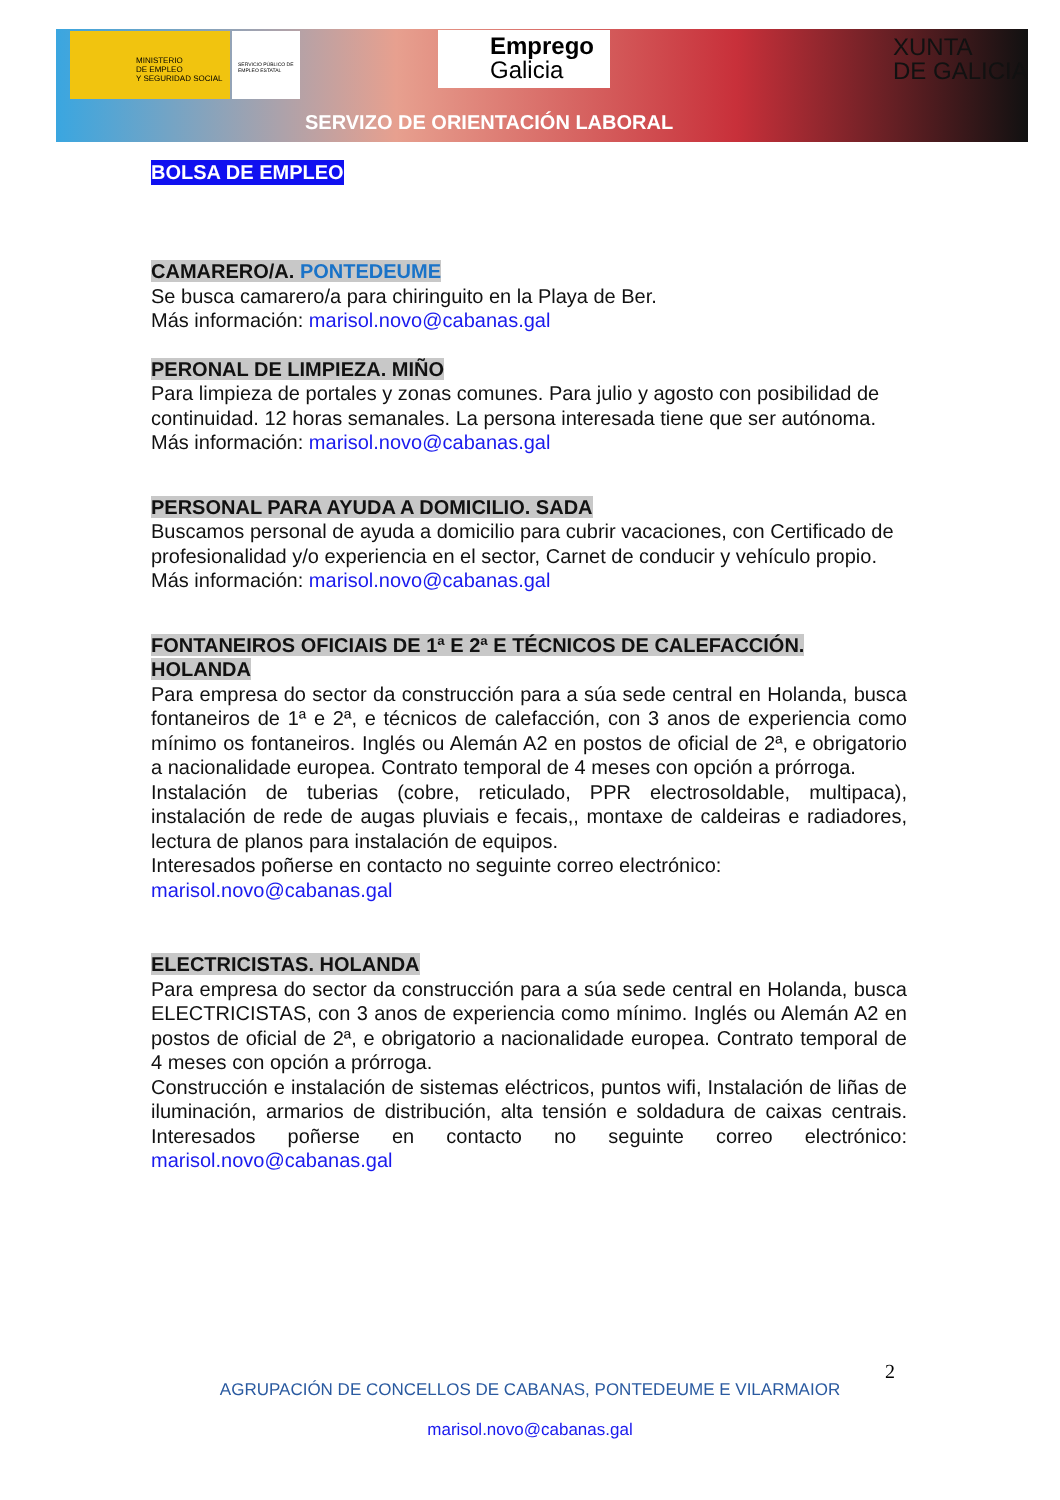MINISTERIO
DE EMPLEO
Y SEGURIDAD SOCIAL
SERVICIO PÚBLICO DE EMPLEO ESTATAL
Emprego
Galicia
XUNTA
DE GALICIA
SERVIZO DE ORIENTACIÓN LABORAL
BOLSA DE EMPLEO
CAMARERO/A. PONTEDEUME
Se busca camarero/a para chiringuito en la Playa de Ber.
Más información: marisol.novo@cabanas.gal
PERONAL DE LIMPIEZA. MIÑO
Para limpieza de portales y zonas comunes. Para julio y agosto con posibilidad de continuidad. 12 horas semanales. La persona interesada tiene que ser autónoma.
Más información: marisol.novo@cabanas.gal
PERSONAL PARA AYUDA A DOMICILIO. SADA
Buscamos personal de ayuda a domicilio para cubrir vacaciones, con Certificado de profesionalidad y/o experiencia en el sector, Carnet de conducir y vehículo propio.
Más información: marisol.novo@cabanas.gal
FONTANEIROS OFICIAIS DE 1ª E 2ª E TÉCNICOS DE CALEFACCIÓN. HOLANDA
Para empresa do sector da construcción para a súa sede central en Holanda, busca fontaneiros de 1ª e 2ª, e técnicos de calefacción, con 3 anos de experiencia como mínimo os fontaneiros. Inglés ou Alemán A2 en postos de oficial de 2ª, e obrigatorio a nacionalidade europea. Contrato temporal de 4 meses con opción a prórroga.
Instalación de tuberias (cobre, reticulado, PPR electrosoldable, multipaca), instalación de rede de augas pluviais e fecais,, montaxe de caldeiras e radiadores, lectura de planos para instalación de equipos.
Interesados poñerse en contacto no seguinte correo electrónico:
marisol.novo@cabanas.gal
ELECTRICISTAS. HOLANDA
Para empresa do sector da construcción para a súa sede central en Holanda, busca ELECTRICISTAS, con 3 anos de experiencia como mínimo. Inglés ou Alemán A2 en postos de oficial de 2ª, e obrigatorio a nacionalidade europea. Contrato temporal de 4 meses con opción a prórroga.
Construcción e instalación de sistemas eléctricos, puntos wifi, Instalación de liñas de iluminación, armarios de distribución, alta tensión e soldadura de caixas centrais. Interesados poñerse en contacto no seguinte correo electrónico: marisol.novo@cabanas.gal
2
AGRUPACIÓN DE CONCELLOS DE CABANAS, PONTEDEUME E VILARMAIOR
marisol.novo@cabanas.gal